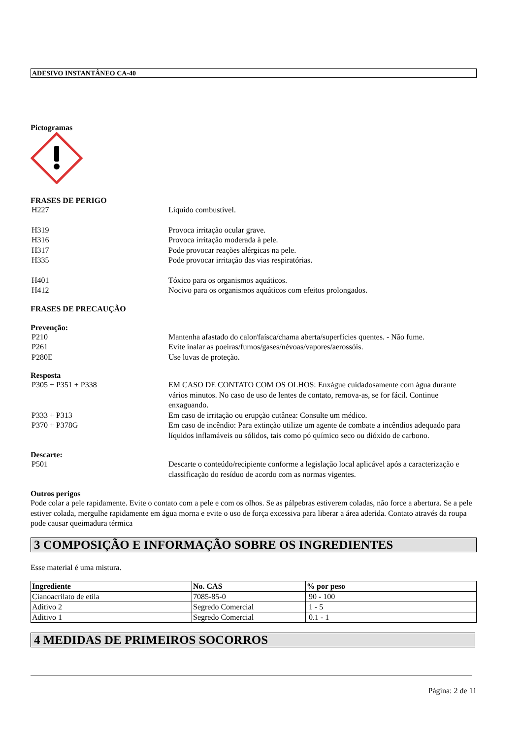ADESIVO INSTANTÂNEO CA-40
Pictogramas
FRASES DE PERIGO
H227 Líquido combustível.
H319 Provoca irritação ocular grave.
H316 Provoca irritação moderada à pele.
H317 Pode provocar reações alérgicas na pele.
H335 Pode provocar irritação das vias respiratórias.
H401 Tóxico para os organismos aquáticos.
H412 Nocivo para os organismos aquáticos com efeitos prolongados.
FRASES DE PRECAUÇÃO
Prevenção:
P210 Mantenha afastado do calor/faísca/chama aberta/superfícies quentes. - Não fume.
P261 Evite inalar as poeiras/fumos/gases/névoas/vapores/aerossóis.
P280E Use luvas de proteção.
Resposta
P305 + P351 + P338 EM CASO DE CONTATO COM OS OLHOS: Enxágue cuidadosamente com água durante vários minutos. No caso de uso de lentes de contato, remova-as, se for fácil. Continue enxaguando.
P333 + P313 Em caso de irritação ou erupção cutânea: Consulte um médico.
P370 + P378G Em caso de incêndio: Para extinção utilize um agente de combate a incêndios adequado para líquidos inflamáveis ou sólidos, tais como pó químico seco ou dióxido de carbono.
Descarte:
P501 Descarte o conteúdo/recipiente conforme a legislação local aplicável após a caracterização e classificação do resíduo de acordo com as normas vigentes.
Outros perigos
Pode colar a pele rapidamente. Evite o contato com a pele e com os olhos. Se as pálpebras estiverem coladas, não force a abertura. Se a pele estiver colada, mergulhe rapidamente em água morna e evite o uso de força excessiva para liberar a área aderida. Contato através da roupa pode causar queimadura térmica
3 COMPOSIÇÃO E INFORMAÇÃO SOBRE OS INGREDIENTES
Esse material é uma mistura.
| Ingrediente | No. CAS | % por peso |
| --- | --- | --- |
| Cianoacrilato de etila | 7085-85-0 | 90 - 100 |
| Aditivo 2 | Segredo Comercial | 1 - 5 |
| Aditivo 1 | Segredo Comercial | 0.1 - 1 |
4 MEDIDAS DE PRIMEIROS SOCORROS
Página: 2 de 11